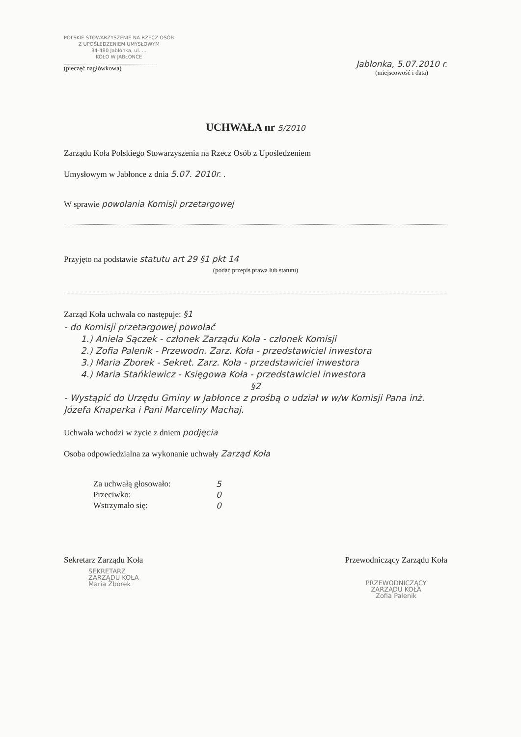POLSKIE STOWARZYSZENIE NA RZECZ OSÓB
Z UPOŚLEDZENIEM UMYSŁOWYM
34-480 Jabłonka, ul. ...
KOŁO W JABŁONCE
(pieczęć nagłówkowa)
Jabłonka, 5.07.2010 r.
(miejscowość i data)
UCHWAŁA nr 5/2010
Zarządu Koła Polskiego Stowarzyszenia na Rzecz Osób z Upośledzeniem
Umysłowym w Jabłonce z dnia 5.07. 2010r. .
W sprawie powołania Komisji przetargowej
Przyjęto na podstawie statutu art 29 §1 pkt 14
(podać przepis prawa lub statutu)
Zarząd Koła uchwala co następuje: §1
- do Komisji przetargowej powołać
1.) Aniela Sączek - członek Zarządu Koła - członek Komisji
2.) Zofia Palenik - Przewodn. Zarz. Koła - przedstawiciel inwestora
3.) Maria Zborek - Sekret. Zarz. Koła - przedstawiciel inwestora
4.) Maria Stańkiewicz - Księgowa Koła - przedstawiciel inwestora
§2
- Wystąpić do Urzędu Gminy w Jabłonce z prośbą o udział w w/w Komisji Pana inż. Józefa Knaperka i Pani Marceliny Machaj.
Uchwała wchodzi w życie z dniem podjęcia
Osoba odpowiedzialna za wykonanie uchwały Zarząd Koła
Za uchwałą głosowało: 5
Przeciwko: 0
Wstrzymało się: 0
Sekretarz Zarządu Koła
SEKRETARZ
ZARZĄDU KOŁA
Maria Zborek
Przewodniczący Zarządu Koła
PRZEWODNICZĄCY
ZARZĄDU KOŁA
Zofia Palenik